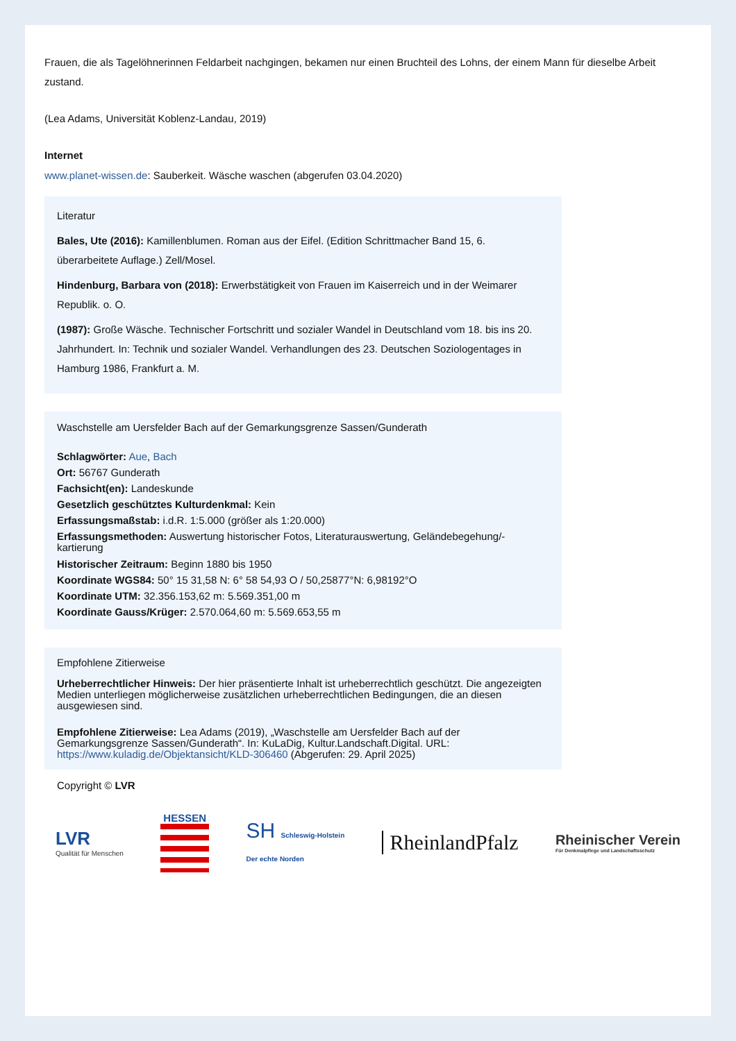Frauen, die als Tagelöhnerinnen Feldarbeit nachgingen, bekamen nur einen Bruchteil des Lohns, der einem Mann für dieselbe Arbeit zustand.
(Lea Adams, Universität Koblenz-Landau, 2019)
Internet
www.planet-wissen.de: Sauberkeit. Wäsche waschen (abgerufen 03.04.2020)
Literatur
Bales, Ute (2016): Kamillenblumen. Roman aus der Eifel. (Edition Schrittmacher Band 15, 6. überarbeitete Auflage.) Zell/Mosel.
Hindenburg, Barbara von (2018): Erwerbstätigkeit von Frauen im Kaiserreich und in der Weimarer Republik. o. O.
(1987): Große Wäsche. Technischer Fortschritt und sozialer Wandel in Deutschland vom 18. bis ins 20. Jahrhundert. In: Technik und sozialer Wandel. Verhandlungen des 23. Deutschen Soziologentages in Hamburg 1986, Frankfurt a. M.
Waschstelle am Uersfelder Bach auf der Gemarkungsgrenze Sassen/Gunderath
Schlagwörter: Aue, Bach
Ort: 56767 Gunderath
Fachsicht(en): Landeskunde
Gesetzlich geschütztes Kulturdenkmal: Kein
Erfassungsmaßstab: i.d.R. 1:5.000 (größer als 1:20.000)
Erfassungsmethoden: Auswertung historischer Fotos, Literaturauswertung, Geländebegehung/-kartierung
Historischer Zeitraum: Beginn 1880 bis 1950
Koordinate WGS84: 50° 15 31,58 N: 6° 58 54,93 O / 50,25877°N: 6,98192°O
Koordinate UTM: 32.356.153,62 m: 5.569.351,00 m
Koordinate Gauss/Krüger: 2.570.064,60 m: 5.569.653,55 m
Empfohlene Zitierweise
Urheberrechtlicher Hinweis: Der hier präsentierte Inhalt ist urheberrechtlich geschützt. Die angezeigten Medien unterliegen möglicherweise zusätzlichen urheberrechtlichen Bedingungen, die an diesen ausgewiesen sind.
Empfohlene Zitierweise: Lea Adams (2019), „Waschstelle am Uersfelder Bach auf der Gemarkungsgrenze Sassen/Gunderath“. In: KuLaDig, Kultur.Landschaft.Digital. URL: https://www.kuladig.de/Objektansicht/KLD-306460 (Abgerufen: 29. April 2025)
Copyright © LVR
LVR
Qualität für Menschen
HESSEN
SH Schleswig-Holstein
Der echte Norden
RheinlandPfalz
Rheinischer Verein
Für Denkmalpflege und Landschaftsschutz